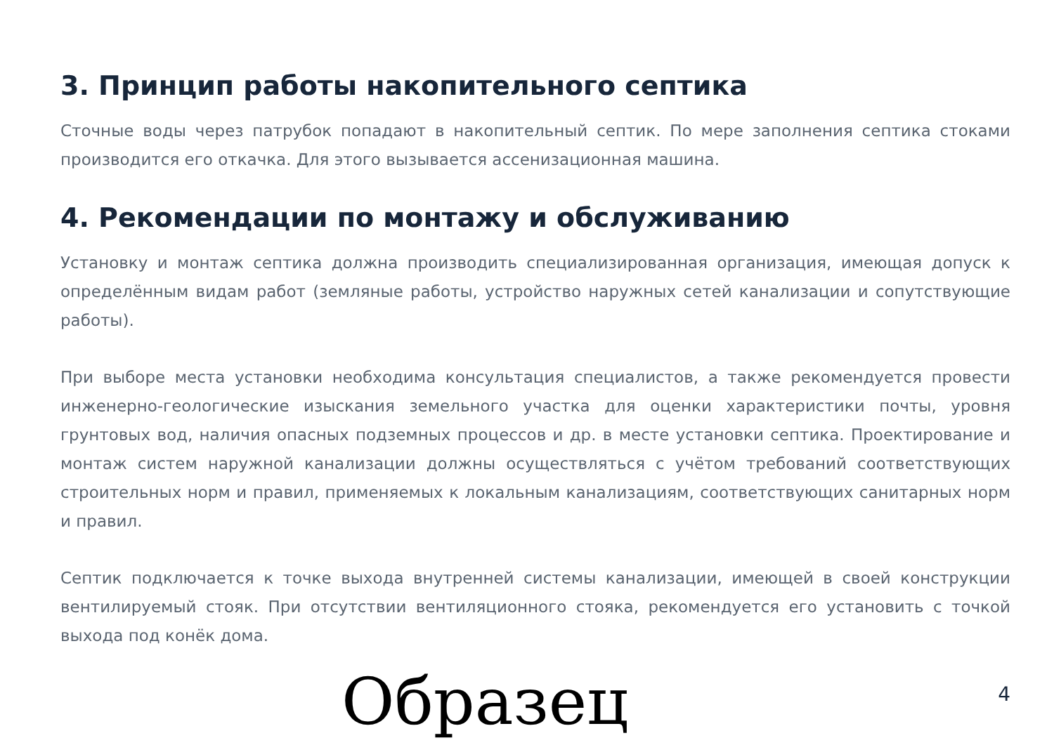3. Принцип работы накопительного септика
Сточные воды через патрубок попадают в накопительный септик. По мере заполнения септика стоками производится его откачка. Для этого вызывается ассенизационная машина.
4. Рекомендации по монтажу и обслуживанию
Установку и монтаж септика должна производить специализированная организация, имеющая допуск к определённым видам работ (земляные работы, устройство наружных сетей канализации и сопутствующие работы).
При выборе места установки необходима консультация специалистов, а также рекомендуется провести инженерно-геологические изыскания земельного участка для оценки характеристики почты, уровня грунтовых вод, наличия опасных подземных процессов и др. в месте установки септика. Проектирование и монтаж систем наружной канализации должны осуществляться с учётом требований соответствующих строительных норм и правил, применяемых к локальным канализациям, соответствующих санитарных норм и правил.
Септик подключается к точке выхода внутренней системы канализации, имеющей в своей конструкции вентилируемый стояк. При отсутствии вентиляционного стояка, рекомендуется его установить с точкой выхода под конёк дома.
Образец
4